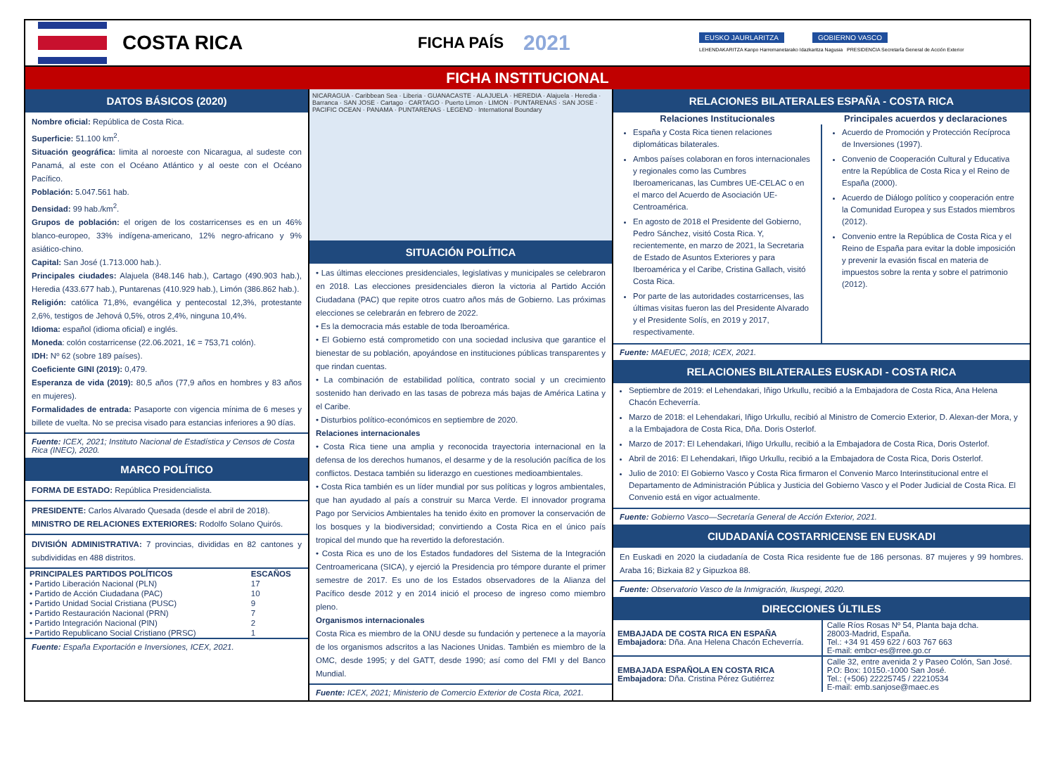COSTA RICA
FICHA PAÍS
2021
EUSKO JAURLARITZA GOBIERNO VASCO
LEHENDAKARITZA Kanpo Harremanetarako Idazkaritza Nagusia PRESIDENCIA Secretaría General de Acción Exterior
FICHA INSTITUCIONAL
DATOS BÁSICOS (2020)
Nombre oficial: República de Costa Rica.
Superficie: 51.100 km<sup>2</sup>.
Situación geográfica: limita al noroeste con Nicaragua, al sudeste con Panamá, al este con el Océano Atlántico y al oeste con el Océano Pacífico.
Población: 5.047.561 hab.
Densidad: 99 hab./km<sup>2</sup>.
Grupos de población: el origen de los costarricenses es en un 46% blanco-europeo, 33% indígena-americano, 12% negro-africano y 9% asiático-chino.
Capital: San José (1.713.000 hab.).
Principales ciudades: Alajuela (848.146 hab.), Cartago (490.903 hab.), Heredia (433.677 hab.), Puntarenas (410.929 hab.), Limón (386.862 hab.).
Religión: católica 71,8%, evangélica y pentecostal 12,3%, protestante 2,6%, testigos de Jehová 0,5%, otros 2,4%, ninguna 10,4%.
Idioma: español (idioma oficial) e inglés.
Moneda: colón costarricense (22.06.2021, 1€ = 753,71 colón).
IDH: Nº 62 (sobre 189 países).
Coeficiente GINI (2019): 0,479.
Esperanza de vida (2019): 80,5 años (77,9 años en hombres y 83 años en mujeres).
Formalidades de entrada: Pasaporte con vigencia mínima de 6 meses y billete de vuelta. No se precisa visado para estancias inferiores a 90 días.
Fuente: ICEX, 2021; Instituto Nacional de Estadística y Censos de Costa Rica (INEC), 2020.
MARCO POLÍTICO
FORMA DE ESTADO: República Presidencialista.
PRESIDENTE: Carlos Alvarado Quesada (desde el abril de 2018).
MINISTRO DE RELACIONES EXTERIORES: Rodolfo Solano Quirós.
DIVISIÓN ADMINISTRATIVA: 7 provincias, divididas en 82 cantones y subdivididas en 488 distritos.
| PRINCIPALES PARTIDOS POLÍTICOS | ESCAÑOS |
| --- | --- |
| • Partido Liberación Nacional (PLN) | 17 |
| • Partido de Acción Ciudadana (PAC) | 10 |
| • Partido Unidad Social Cristiana (PUSC) | 9 |
| • Partido Restauración Nacional (PRN) | 7 |
| • Partido Integración Nacional (PIN) | 2 |
| • Partido Republicano Social Cristiano (PRSC) | 1 |
Fuente: España Exportación e Inversiones, ICEX, 2021.
NICARAGUA · Caribbean Sea · Liberia · GUANACASTE · ALAJUELA · HEREDIA · Alajuela · Heredia · Barranca · SAN JOSE · Cartago · CARTAGO · Puerto Limon · LIMON · PUNTARENAS · SAN JOSE · PACIFIC OCEAN · PANAMA · PUNTARENAS · LEGEND · International Boundary
SITUACIÓN POLÍTICA
• Las últimas elecciones presidenciales, legislativas y municipales se celebraron en 2018. Las elecciones presidenciales dieron la victoria al Partido Acción Ciudadana (PAC) que repite otros cuatro años más de Gobierno. Las próximas elecciones se celebrarán en febrero de 2022.
• Es la democracia más estable de toda Iberoamérica.
• El Gobierno está comprometido con una sociedad inclusiva que garantice el bienestar de su población, apoyándose en instituciones públicas transparentes y que rindan cuentas.
• La combinación de estabilidad política, contrato social y un crecimiento sostenido han derivado en las tasas de pobreza más bajas de América Latina y el Caribe.
• Disturbios político-económicos en septiembre de 2020.
Relaciones internacionales
• Costa Rica tiene una amplia y reconocida trayectoria internacional en la defensa de los derechos humanos, el desarme y de la resolución pacífica de los conflictos. Destaca también su liderazgo en cuestiones medioambientales.
• Costa Rica también es un líder mundial por sus políticas y logros ambientales, que han ayudado al país a construir su Marca Verde. El innovador programa Pago por Servicios Ambientales ha tenido éxito en promover la conservación de los bosques y la biodiversidad; convirtiendo a Costa Rica en el único país tropical del mundo que ha revertido la deforestación.
• Costa Rica es uno de los Estados fundadores del Sistema de la Integración Centroamericana (SICA), y ejerció la Presidencia pro témpore durante el primer semestre de 2017. Es uno de los Estados observadores de la Alianza del Pacífico desde 2012 y en 2014 inició el proceso de ingreso como miembro pleno.
Organismos internacionales
Costa Rica es miembro de la ONU desde su fundación y pertenece a la mayoría de los organismos adscritos a las Naciones Unidas. También es miembro de la OMC, desde 1995; y del GATT, desde 1990; así como del FMI y del Banco Mundial.
Fuente: ICEX, 2021; Ministerio de Comercio Exterior de Costa Rica, 2021.
RELACIONES BILATERALES ESPAÑA - COSTA RICA
| Relaciones Institucionales | Principales acuerdos y declaraciones |
| --- | --- |
| España y Costa Rica tienen relaciones diplomáticas bilaterales. Ambos países colaboran en foros internacionales y regionales como las Cumbres Iberoamericanas, las Cumbres UE-CELAC o en el marco del Acuerdo de Asociación UE-Centroamérica. En agosto de 2018 el Presidente del Gobierno, Pedro Sánchez, visitó Costa Rica. Y, recientemente, en marzo de 2021, la Secretaria de Estado de Asuntos Exteriores y para Iberoamérica y el Caribe, Cristina Gallach, visitó Costa Rica. Por parte de las autoridades costarricenses, las últimas visitas fueron las del Presidente Alvarado y el Presidente Solís, en 2019 y 2017, respectivamente. | Acuerdo de Promoción y Protección Recíproca de Inversiones (1997). Convenio de Cooperación Cultural y Educativa entre la República de Costa Rica y el Reino de España (2000). Acuerdo de Diálogo político y cooperación entre la Comunidad Europea y sus Estados miembros (2012). Convenio entre la República de Costa Rica y el Reino de España para evitar la doble imposición y prevenir la evasión fiscal en materia de impuestos sobre la renta y sobre el patrimonio (2012). |
Fuente: MAEUEC, 2018; ICEX, 2021.
RELACIONES BILATERALES EUSKADI - COSTA RICA
Septiembre de 2019: el Lehendakari, Iñigo Urkullu, recibió a la Embajadora de Costa Rica, Ana Helena Chacón Echeverría.
Marzo de 2018: el Lehendakari, Iñigo Urkullu, recibió al Ministro de Comercio Exterior, D. Alexan-der Mora, y a la Embajadora de Costa Rica, Dña. Doris Osterlof.
Marzo de 2017: El Lehendakari, Iñigo Urkullu, recibió a la Embajadora de Costa Rica, Doris Osterlof.
Abril de 2016: El Lehendakari, Iñigo Urkullu, recibió a la Embajadora de Costa Rica, Doris Osterlof.
Julio de 2010: El Gobierno Vasco y Costa Rica firmaron el Convenio Marco Interinstitucional entre el Departamento de Administración Pública y Justicia del Gobierno Vasco y el Poder Judicial de Costa Rica. El Convenio está en vigor actualmente.
Fuente: Gobierno Vasco—Secretaría General de Acción Exterior, 2021.
CIUDADANÍA COSTARRICENSE EN EUSKADI
En Euskadi en 2020 la ciudadanía de Costa Rica residente fue de 186 personas. 87 mujeres y 99 hombres. Araba 16; Bizkaia 82 y Gipuzkoa 88.
Fuente: Observatorio Vasco de la Inmigración, Ikuspegi, 2020.
DIRECCIONES ÚLTILES
| EMBAJADA DE COSTA RICA EN ESPAÑA Embajadora: Dña. Ana Helena Chacón Echeverría. | Calle Ríos Rosas Nº 54, Planta baja dcha. 28003-Madrid, España. Tel.: +34 91 459 622 / 603 767 663 E-mail: embcr-es@rree.go.cr |
| EMBAJADA ESPAÑOLA EN COSTA RICA Embajadora: Dña. Cristina Pérez Gutiérrez | Calle 32, entre avenida 2 y Paseo Colón, San José. P.O: Box: 10150.-1000 San José. Tel.: (+506) 22225745 / 22210534 E-mail: emb.sanjose@maec.es |